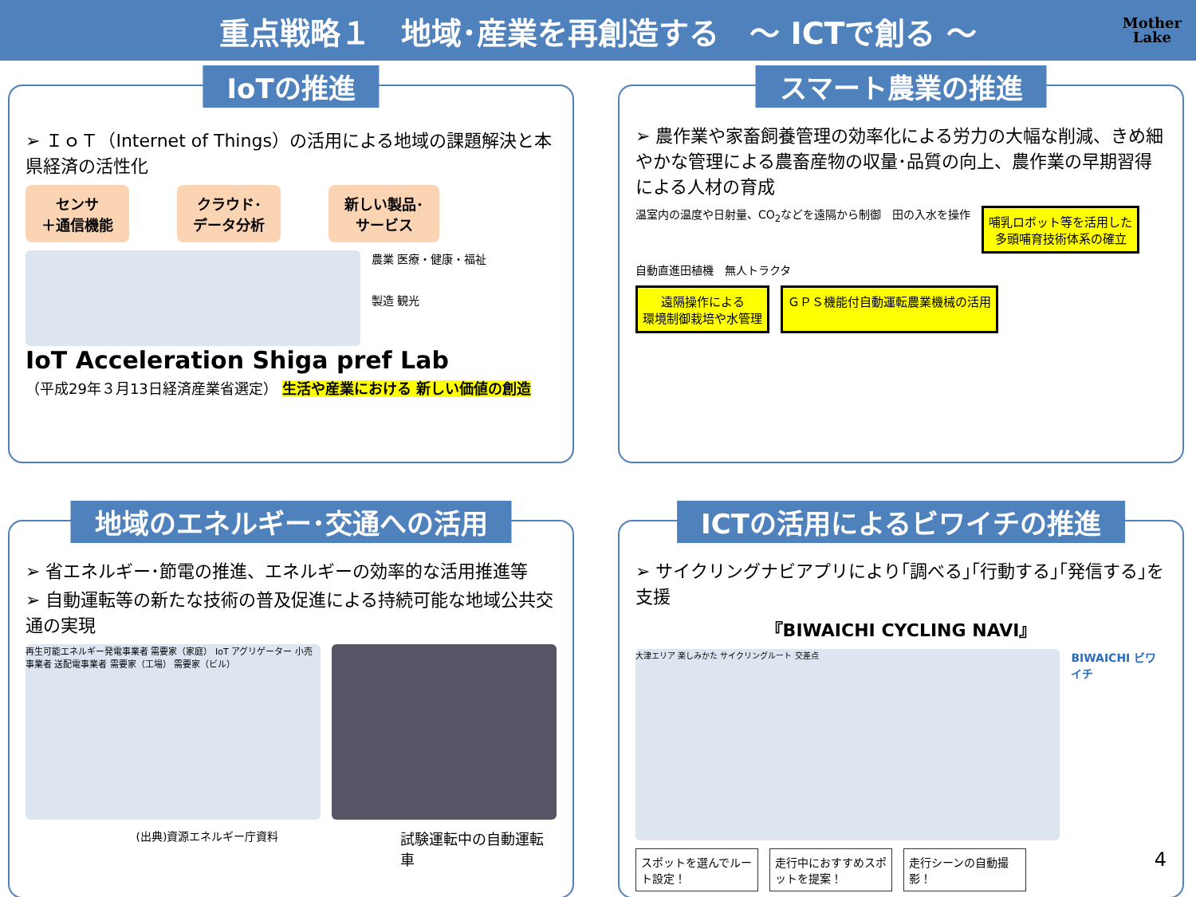重点戦略１　地域･産業を再創造する　～ ICTで創る ～
Mother
Lake
IoTの推進
➢ ＩｏＴ（Internet of Things）の活用による地域の課題解決と本県経済の活性化
センサ
＋通信機能 クラウド･
データ分析 新しい製品･
サービス
農業 医療・健康・福祉
製造 観光
IoT Acceleration Shiga pref Lab
（平成29年３月13日経済産業省選定） 生活や産業における 新しい価値の創造
スマート農業の推進
➢ 農作業や家畜飼養管理の効率化による労力の大幅な削減、きめ細やかな管理による農畜産物の収量･品質の向上、農作業の早期習得による人材の育成
温室内の温度や日射量、CO<sub>2</sub>などを遠隔から制御
田の入水を操作
哺乳ロボット等を活用した
多頭哺育技術体系の確立
自動直進田植機 無人トラクタ
遠隔操作による
環境制御栽培や水管理
ＧＰＳ機能付自動運転農業機械の活用
地域のエネルギー･交通への活用
➢ 省エネルギー･節電の推進、エネルギーの効率的な活用推進等
➢ 自動運転等の新たな技術の普及促進による持続可能な地域公共交通の実現
再生可能エネルギー発電事業者 需要家（家庭） IoT アグリゲーター 小売事業者 送配電事業者 需要家（工場） 需要家（ビル）
(出典)資源エネルギー庁資料
試験運転中の自動運転車
ICTの活用によるビワイチの推進
➢ サイクリングナビアプリにより｢調べる｣｢行動する｣｢発信する｣を支援
『BIWAICHI CYCLING NAVI』
大津エリア 楽しみかた サイクリングルート 交差点
BIWAICHI ビワイチ
スポットを選んでルート設定！
走行中におすすめスポットを提案！
走行シーンの自動撮影！
4